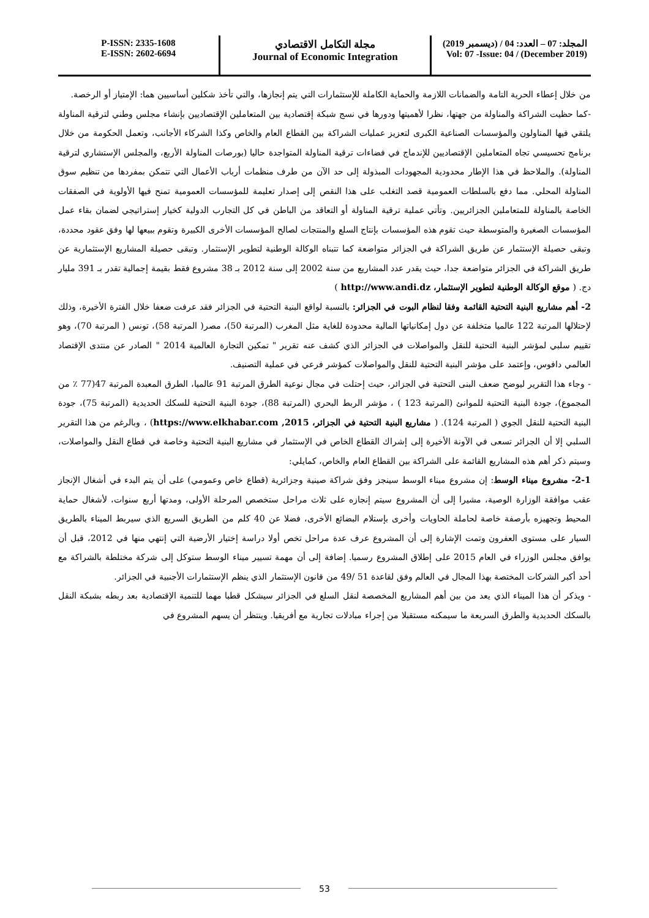P-ISSN: 2335-1608
E-ISSN: 2602-6694
مجلة التكامل الاقتصادي
Journal of Economic Integration
المجلد: 07 – العدد: 04 / (ديسمبر 2019)
Vol: 07 -Issue: 04 / (December 2019)
من خلال إعطاء الحرية التامة والضمانات اللازمة والحماية الكاملة للإستثمارات التي يتم إنجازها، والتي تأخذ شكلين أساسيين هما: الإمتياز أو الرخصة.
-كما حظيت الشراكة والمناولة من جهتها، نظرا لأهميتها ودورها في نسج شبكة إقتصادية بين المتعاملين الإقتصاديين بإنشاء مجلس وطني لترقية المناولة يلتقي فيها المناولون والمؤسسات الصناعية الكبرى لتعزيز عمليات الشراكة بين القطاع العام والخاص وكذا الشركاء الأجانب، وتعمل الحكومة من خلال برنامج تحسيسي تجاه المتعاملين الإقتصاديين للإندماج في فضاءات ترقية المناولة المتواجدة حاليا (بورصات المناولة الأربع، والمجلس الإستشاري لترقية المناولة). والملاحظ في هذا الإطار محدودية المجهودات المبذولة إلى حد الآن من طرف منظمات أرباب الأعمال التي تتمكن بمفردها من تنظيم سوق المناولة المحلي. مما دفع بالسلطات العمومية قصد التغلب على هذا النقص إلى إصدار تعليمة للمؤسسات العمومية تمنح فيها الأولوية في الصفقات الخاصة بالمناولة للمتعاملين الجزائريين. وتأتي عملية ترقية المناولة أو التعاقد من الباطن في كل التجارب الدولية كخيار إستراتيجي لضمان بقاء عمل المؤسسات الصغيرة والمتوسطة حيث تقوم هذه المؤسسات بإنتاج السلع والمنتجات لصالح المؤسسات الأخرى الكبيرة وتقوم ببيعها لها وفق عقود محددة، وتبقى حصيلة الإستثمار عن طريق الشراكة في الجزائر متواضعة كما تتبناه الوكالة الوطنية لتطوير الإستثمار. وتبقى حصيلة المشاريع الإستثمارية عن طريق الشراكة في الجزائر متواضعة جدا، حيث يقدر عدد المشاريع من سنة 2002 إلى سنة 2012 بـ 38 مشروع فقط بقيمة إجمالية تقدر بـ 391 مليار دج. ( موقع الوكالة الوطنية لتطوير الإستثمار، http://www.andi.dz )
2- أهم مشاريع البنية التحتية القائمة وفقا لنظام البوت في الجزائر: بالنسبة لواقع البنية التحتية في الجزائر فقد عرفت ضعفا خلال الفترة الأخيرة، وذلك لإحتلالها المرتبة 122 عالميا متخلفة عن دول إمكانياتها المالية محدودة للغاية مثل المغرب (المرتبة 50)، مصر( المرتبة 58)، تونس ( المرتبة 70)، وهو تقييم سلبي لمؤشر البنية التحتية للنقل والمواصلات في الجزائر الذي كشف عنه تقرير " تمكين التجارة العالمية 2014 " الصادر عن منتدى الإقتصاد العالمي دافوس، وإعتمد على مؤشر البنية التحتية للنقل والمواصلات كمؤشر فرعي في عملية التصنيف.
- وجاء هذا التقرير ليوضح ضعف البنى التحتية في الجزائر، حيث إحتلت في مجال نوعية الطرق المرتبة 91 عالميا، الطرق المعبدة المرتبة 47(77 ٪ من المجموع)، جودة البنية التحتية للموانئ (المرتبة 123 ) ، مؤشر الربط البحري (المرتبة 88)، جودة البنية التحتية للسكك الحديدية (المرتبة 75)، جودة البنية التحتية للنقل الجوي ( المرتبة 124). ( مشاريع البنية التحتية في الجزائر، https://www.elkhabar.com ,2015) ، وبالرغم من هذا التقرير السلبي إلا أن الجزائر تسعى في الآونة الأخيرة إلى إشراك القطاع الخاص في الإستثمار في مشاريع البنية التحتية وخاصة في قطاع النقل والمواصلات، وسيتم ذكر أهم هذه المشاريع القائمة على الشراكة بين القطاع العام والخاص، كمايلي:
2-1- مشروع ميناء الوسط: إن مشروع ميناء الوسط سينجز وفق شراكة صينية وجزائرية (قطاع خاص وعمومي) على أن يتم البدء في أشغال الإنجاز عقب موافقة الوزارة الوصية، مشيرا إلى أن المشروع سيتم إنجازه على ثلاث مراحل ستخصص المرحلة الأولى، ومدتها أربع سنوات، لأشغال حماية المحيط وتجهيزه بأرصفة خاصة لحاملة الحاويات وأخرى بإستلام البضائع الأخرى، فضلا عن 40 كلم من الطريق السريع الذي سيربط الميناء بالطريق السيار على مستوى العفرون وتمت الإشارة إلى أن المشروع عرف عدة مراحل تخص أولا دراسة إختيار الأرضية التي إنتهي منها في 2012، قبل أن يوافق مجلس الوزراء في العام 2015 على إطلاق المشروع رسميا. إضافة إلى أن مهمة تسيير ميناء الوسط ستوكل إلى شركة مختلطة بالشراكة مع أحد أكبر الشركات المختصة بهذا المجال في العالم وفق لقاعدة 51 /49 من قانون الإستثمار الذي ينظم الإستثمارات الأجنبية في الجزائر.
- ويذكر أن هذا الميناء الذي يعد من بين أهم المشاريع المخصصة لنقل السلع في الجزائر سيشكل قطبا مهما للتنمية الإقتصادية بعد ربطه بشبكة النقل بالسكك الحديدية والطرق السريعة ما سيمكنه مستقبلا من إجراء مبادلات تجارية مع أفريقيا. وينتظر أن يسهم المشروع في
53